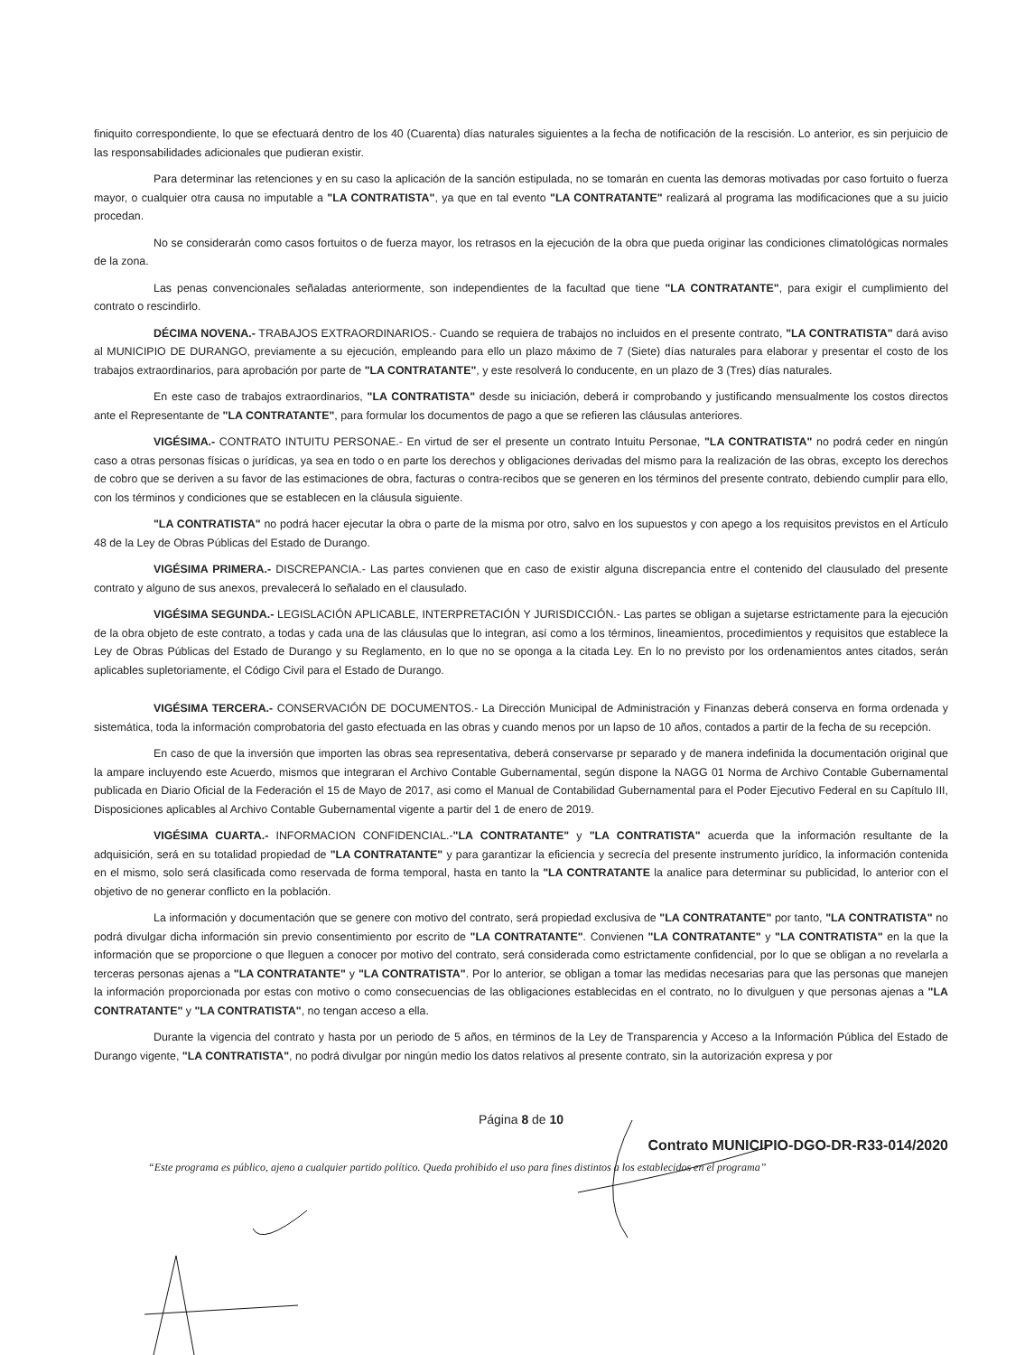finiquito correspondiente, lo que se efectuará dentro de los 40 (Cuarenta) días naturales siguientes a la fecha de notificación de la rescisión. Lo anterior, es sin perjuicio de las responsabilidades adicionales que pudieran existir.
Para determinar las retenciones y en su caso la aplicación de la sanción estipulada, no se tomarán en cuenta las demoras motivadas por caso fortuito o fuerza mayor, o cualquier otra causa no imputable a "LA CONTRATISTA", ya que en tal evento "LA CONTRATANTE" realizará al programa las modificaciones que a su juicio procedan.
No se considerarán como casos fortuitos o de fuerza mayor, los retrasos en la ejecución de la obra que pueda originar las condiciones climatológicas normales de la zona.
Las penas convencionales señaladas anteriormente, son independientes de la facultad que tiene "LA CONTRATANTE", para exigir el cumplimiento del contrato o rescindirlo.
DÉCIMA NOVENA.- TRABAJOS EXTRAORDINARIOS.- Cuando se requiera de trabajos no incluidos en el presente contrato, "LA CONTRATISTA" dará aviso al MUNICIPIO DE DURANGO, previamente a su ejecución, empleando para ello un plazo máximo de 7 (Siete) días naturales para elaborar y presentar el costo de los trabajos extraordinarios, para aprobación por parte de "LA CONTRATANTE", y este resolverá lo conducente, en un plazo de 3 (Tres) días naturales.
En este caso de trabajos extraordinarios, "LA CONTRATISTA" desde su iniciación, deberá ir comprobando y justificando mensualmente los costos directos ante el Representante de "LA CONTRATANTE", para formular los documentos de pago a que se refieren las cláusulas anteriores.
VIGÉSIMA.- CONTRATO INTUITU PERSONAE.- En virtud de ser el presente un contrato Intuitu Personae, "LA CONTRATISTA" no podrá ceder en ningún caso a otras personas físicas o jurídicas, ya sea en todo o en parte los derechos y obligaciones derivadas del mismo para la realización de las obras, excepto los derechos de cobro que se deriven a su favor de las estimaciones de obra, facturas o contra-recibos que se generen en los términos del presente contrato, debiendo cumplir para ello, con los términos y condiciones que se establecen en la cláusula siguiente.
"LA CONTRATISTA" no podrá hacer ejecutar la obra o parte de la misma por otro, salvo en los supuestos y con apego a los requisitos previstos en el Artículo 48 de la Ley de Obras Públicas del Estado de Durango.
VIGÉSIMA PRIMERA.- DISCREPANCIA.- Las partes convienen que en caso de existir alguna discrepancia entre el contenido del clausulado del presente contrato y alguno de sus anexos, prevalecerá lo señalado en el clausulado.
VIGÉSIMA SEGUNDA.- LEGISLACIÓN APLICABLE, INTERPRETACIÓN Y JURISDICCIÓN.- Las partes se obligan a sujetarse estrictamente para la ejecución de la obra objeto de este contrato, a todas y cada una de las cláusulas que lo integran, así como a los términos, lineamientos, procedimientos y requisitos que establece la Ley de Obras Públicas del Estado de Durango y su Reglamento, en lo que no se oponga a la citada Ley. En lo no previsto por los ordenamientos antes citados, serán aplicables supletoriamente, el Código Civil para el Estado de Durango.
VIGÉSIMA TERCERA.- CONSERVACIÓN DE DOCUMENTOS.- La Dirección Municipal de Administración y Finanzas deberá conserva en forma ordenada y sistemática, toda la información comprobatoria del gasto efectuada en las obras y cuando menos por un lapso de 10 años, contados a partir de la fecha de su recepción.
En caso de que la inversión que importen las obras sea representativa, deberá conservarse pr separado y de manera indefinida la documentación original que la ampare incluyendo este Acuerdo, mismos que integraran el Archivo Contable Gubernamental, según dispone la NAGG 01 Norma de Archivo Contable Gubernamental publicada en Diario Oficial de la Federación el 15 de Mayo de 2017, asi como el Manual de Contabilidad Gubernamental para el Poder Ejecutivo Federal en su Capítulo III, Disposiciones aplicables al Archivo Contable Gubernamental vigente a partir del 1 de enero de 2019.
VIGÉSIMA CUARTA.- INFORMACION CONFIDENCIAL.-"LA CONTRATANTE" y "LA CONTRATISTA" acuerda que la información resultante de la adquisición, será en su totalidad propiedad de "LA CONTRATANTE" y para garantizar la eficiencia y secrecía del presente instrumento jurídico, la información contenida en el mismo, solo será clasificada como reservada de forma temporal, hasta en tanto la "LA CONTRATANTE la analice para determinar su publicidad, lo anterior con el objetivo de no generar conflicto en la población.
La información y documentación que se genere con motivo del contrato, será propiedad exclusiva de "LA CONTRATANTE" por tanto, "LA CONTRATISTA" no podrá divulgar dicha información sin previo consentimiento por escrito de "LA CONTRATANTE". Convienen "LA CONTRATANTE" y "LA CONTRATISTA" en la que la información que se proporcione o que lleguen a conocer por motivo del contrato, será considerada como estrictamente confidencial, por lo que se obligan a no revelarla a terceras personas ajenas a "LA CONTRATANTE" y "LA CONTRATISTA". Por lo anterior, se obligan a tomar las medidas necesarias para que las personas que manejen la información proporcionada por estas con motivo o como consecuencias de las obligaciones establecidas en el contrato, no lo divulguen y que personas ajenas a "LA CONTRATANTE" y "LA CONTRATISTA", no tengan acceso a ella.
Durante la vigencia del contrato y hasta por un periodo de 5 años, en términos de la Ley de Transparencia y Acceso a la Información Pública del Estado de Durango vigente, "LA CONTRATISTA", no podrá divulgar por ningún medio los datos relativos al presente contrato, sin la autorización expresa y por
Página 8 de 10
Contrato MUNICIPIO-DGO-DR-R33-014/2020
“Este programa es público, ajeno a cualquier partido político. Queda prohibido el uso para fines distintos a los establecidos en el programa”